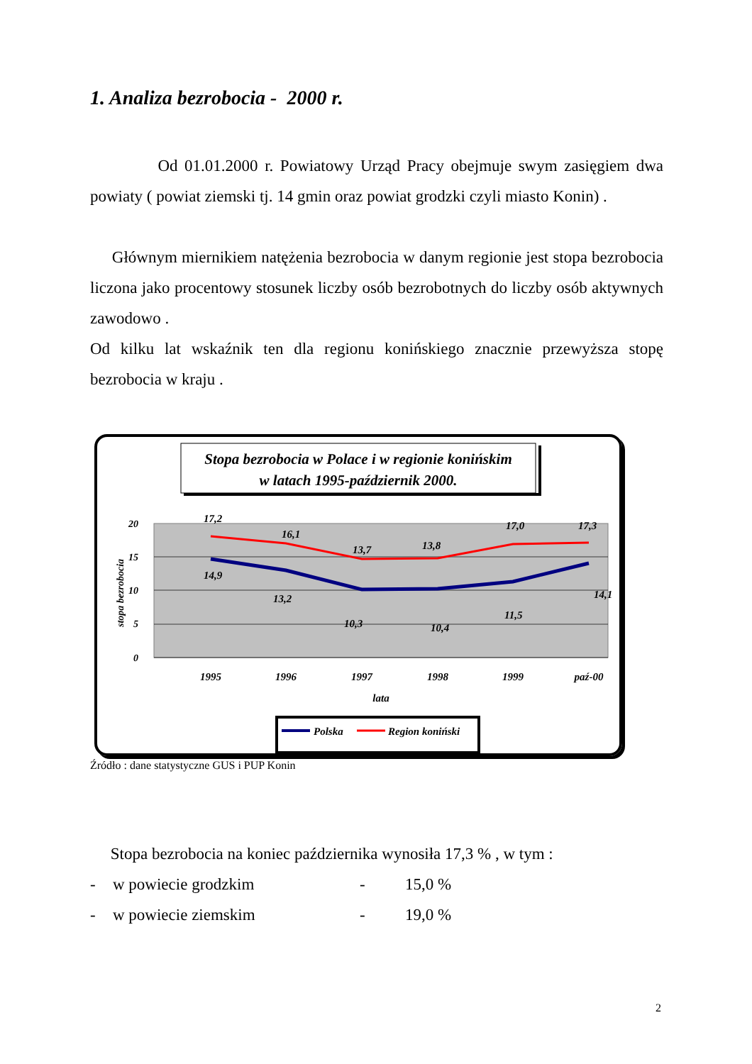1. Analiza bezrobocia - 2000 r.
Od 01.01.2000 r. Powiatowy Urząd Pracy obejmuje swym zasięgiem dwa powiaty ( powiat ziemski tj. 14 gmin oraz powiat grodzki czyli miasto Konin) .
Głównym miernikiem natężenia bezrobocia w danym regionie jest stopa bezrobocia liczona jako procentowy stosunek liczby osób bezrobotnych do liczby osób aktywnych zawodowo .
Od kilku lat wskaźnik ten dla regionu konińskiego znacznie przewyższa stopę bezrobocia w kraju .
Stopa bezrobocia w Polace i w regionie konińskim
w latach 1995-październik 2000.
20
15
10
5
0
stopa bezrobocia
17,2
16,1
13,7
13,8
17,0
17,3
14,9
13,2
10,3
10,4
11,5
14,1
1995
1996
1997
1998
1999
paź-00
lata
Polska
Region koniński
Źródło : dane statystyczne GUS i PUP Konin
Stopa bezrobocia na koniec października wynosiła 17,3 % , w tym :
- w powiecie grodzkim - 15,0 %
- w powiecie ziemskim - 19,0 %
2